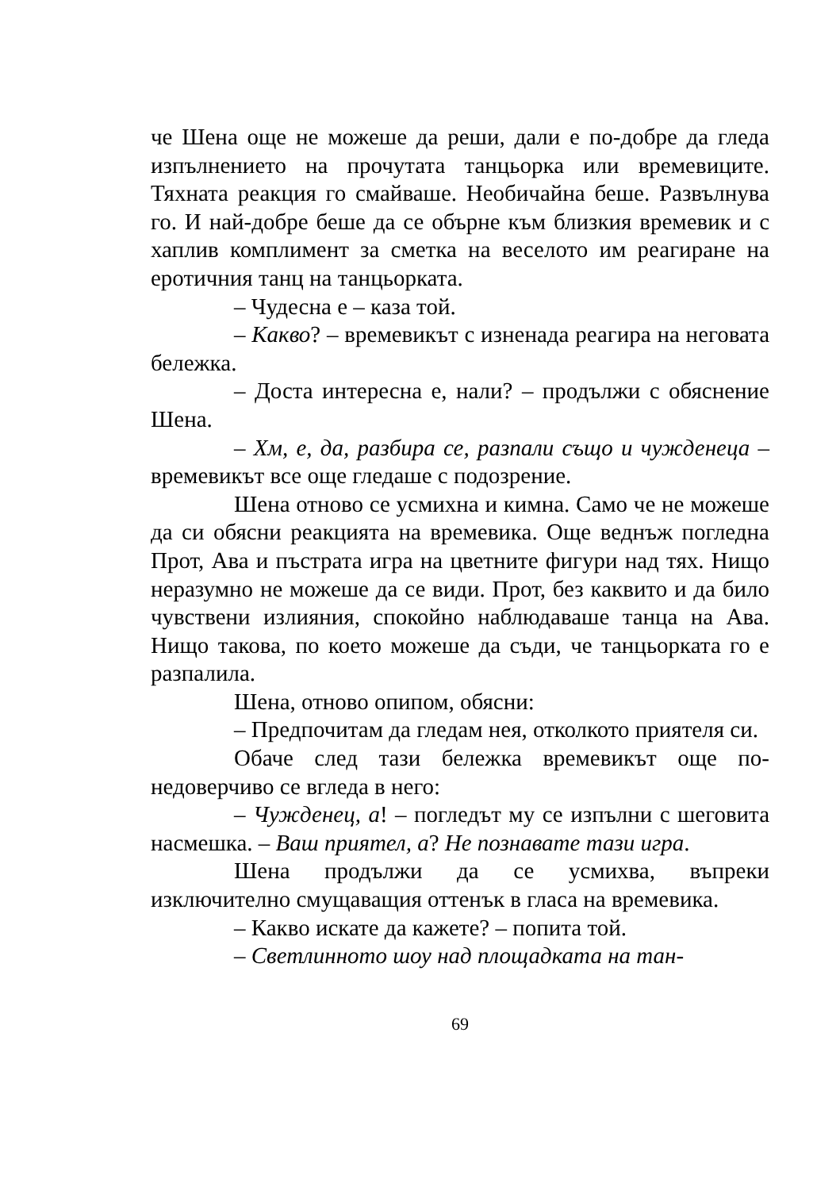че Шена още не можеше да реши, дали е по-добре да гледа изпълнението на прочутата танцьорка или времевиците. Тяхната реакция го смайваше. Необичайна беше. Развълнува го. И най-добре беше да се обърне към близкия времевик и с хаплив комплимент за сметка на веселото им реагиране на еротичния танц на танцьорката.
– Чудесна е – каза той.
– Какво? – времевикът с изненада реагира на неговата бележка.
– Доста интересна е, нали? – продължи с обяснение Шена.
– Хм, е, да, разбира се, разпали също и чужденеца – времевикът все още гледаше с подозрение.
Шена отново се усмихна и кимна. Само че не можеше да си обясни реакцията на времевика. Още веднъж погледна Прот, Ава и пъстрата игра на цветните фигури над тях. Нищо неразумно не можеше да се види. Прот, без каквито и да било чувствени излияния, спокойно наблюдаваше танца на Ава. Нищо такова, по което можеше да съди, че танцьорката го е разпалила.
Шена, отново опипом, обясни:
– Предпочитам да гледам нея, отколкото приятеля си.
Обаче след тази бележка времевикът още по-недоверчиво се вгледа в него:
– Чужденец, а! – погледът му се изпълни с шеговита насмешка. – Ваш приятел, а? Не познавате тази игра.
Шена продължи да се усмихва, въпреки изключително смущаващия оттенък в гласа на времевика.
– Какво искате да кажете? – попита той.
– Светлинното шоу над площадката на тан-
69